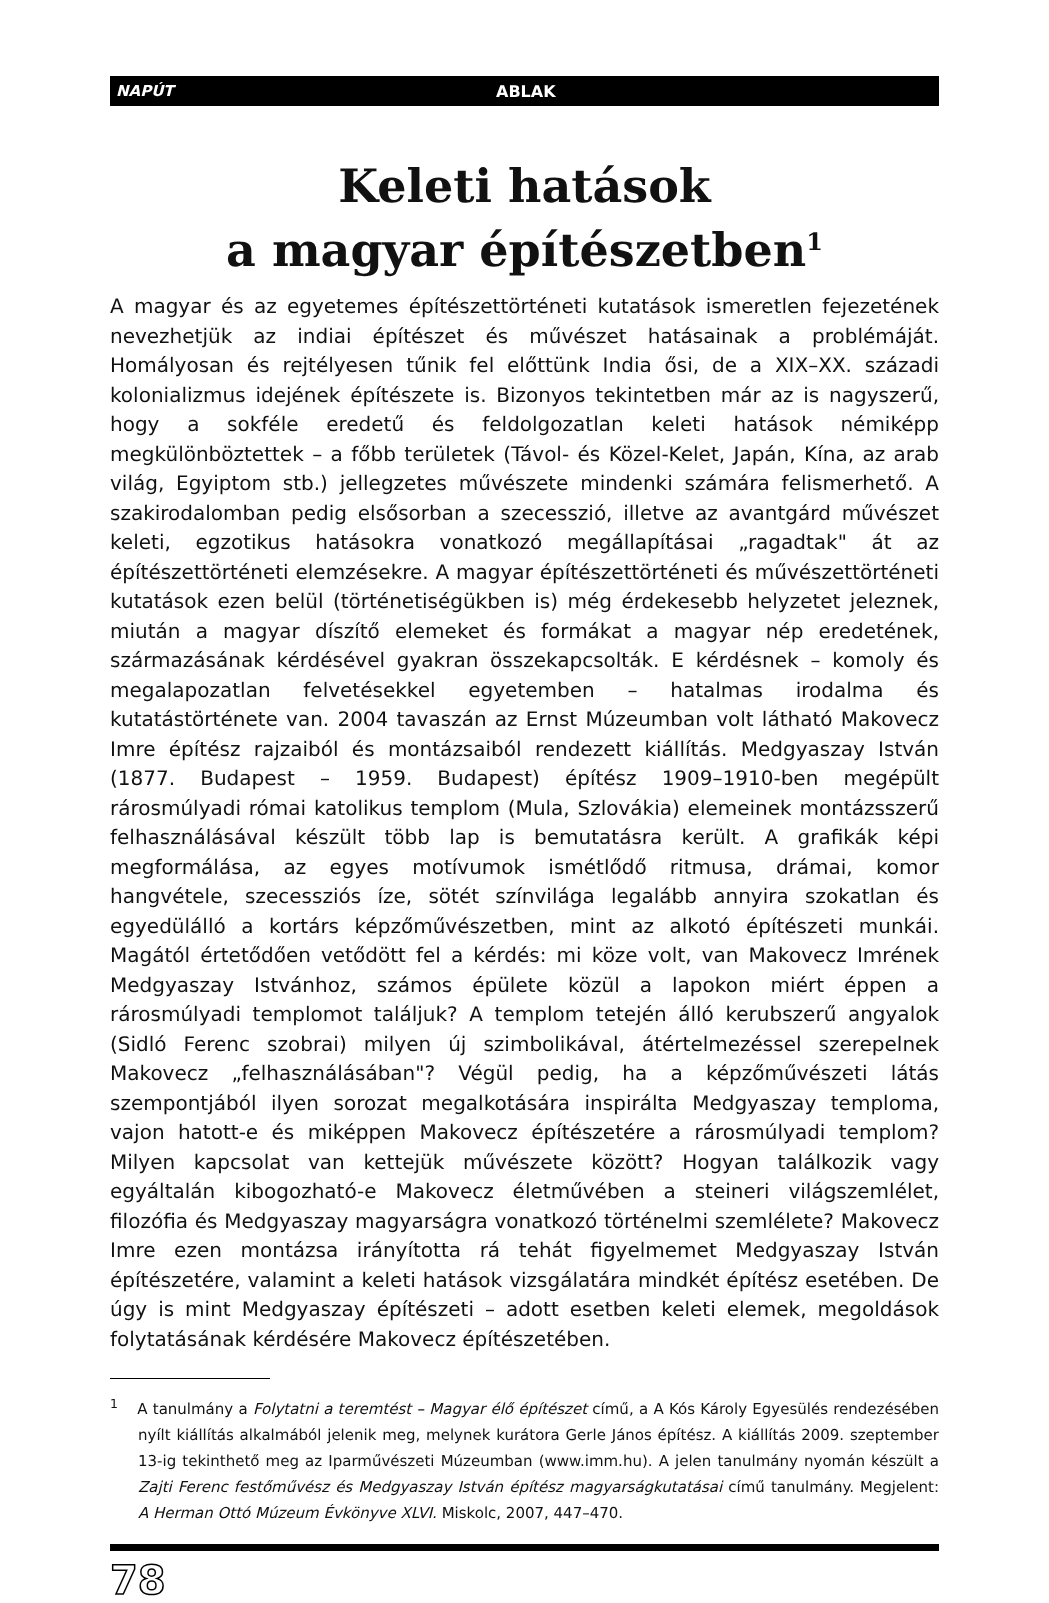NAPÚT ABLAK
Keleti hatások
a magyar építészetben<sup>1</sup>
A magyar és az egyetemes építészettörténeti kutatások ismeretlen fejezetének nevezhetjük az indiai építészet és művészet hatásainak a problémáját. Homályosan és rejtélyesen tűnik fel előttünk India ősi, de a XIX–XX. századi kolonializmus idejének építészete is. Bizonyos tekintetben már az is nagyszerű, hogy a sokféle eredetű és feldolgozatlan keleti hatások némiképp megkülönböztettek – a főbb területek (Távol- és Közel-Kelet, Japán, Kína, az arab világ, Egyiptom stb.) jellegzetes művészete mindenki számára felismerhető. A szakirodalomban pedig elsősorban a szecesszió, illetve az avantgárd művészet keleti, egzotikus hatásokra vonatkozó megállapításai „ragadtak" át az építészettörténeti elemzésekre. A magyar építészettörténeti és művészettörténeti kutatások ezen belül (történetiségükben is) még érdekesebb helyzetet jeleznek, miután a magyar díszítő elemeket és formákat a magyar nép eredetének, származásának kérdésével gyakran összekapcsolták. E kérdésnek – komoly és megalapozatlan felvetésekkel egyetemben – hatalmas irodalma és kutatástörténete van. 2004 tavaszán az Ernst Múzeumban volt látható Makovecz Imre építész rajzaiból és montázsaiból rendezett kiállítás. Medgyaszay István (1877. Budapest – 1959. Budapest) építész 1909–1910-ben megépült rárosmúlyadi római katolikus templom (Mula, Szlovákia) elemeinek montázsszerű felhasználásával készült több lap is bemutatásra került. A grafikák képi megformálása, az egyes motívumok ismétlődő ritmusa, drámai, komor hangvétele, szecessziós íze, sötét színvilága legalább annyira szokatlan és egyedülálló a kortárs képzőművészetben, mint az alkotó építészeti munkái. Magától értetődően vetődött fel a kérdés: mi köze volt, van Makovecz Imrének Medgyaszay Istvánhoz, számos épülete közül a lapokon miért éppen a rárosmúlyadi templomot találjuk? A templom tetején álló kerubszerű angyalok (Sidló Ferenc szobrai) milyen új szimbolikával, átértelmezéssel szerepelnek Makovecz „felhasználásában"? Végül pedig, ha a képzőművészeti látás szempontjából ilyen sorozat megalkotására inspirálta Medgyaszay temploma, vajon hatott-e és miképpen Makovecz építészetére a rárosmúlyadi templom? Milyen kapcsolat van kettejük művészete között? Hogyan találkozik vagy egyáltalán kibogozható-e Makovecz életművében a steineri világszemlélet, filozófia és Medgyaszay magyarságra vonatkozó történelmi szemlélete? Makovecz Imre ezen montázsa irányította rá tehát figyelmemet Medgyaszay István építészetére, valamint a keleti hatások vizsgálatára mindkét építész esetében. De úgy is mint Medgyaszay építészeti – adott esetben keleti elemek, megoldások folytatásának kérdésére Makovecz építészetében.
<sup>1</sup> A tanulmány a Folytatni a teremtést – Magyar élő építészet című, a A Kós Károly Egyesülés rendezésében nyílt kiállítás alkalmából jelenik meg, melynek kurátora Gerle János építész. A kiállítás 2009. szeptember 13-ig tekinthető meg az Iparművészeti Múzeumban (www.imm.hu). A jelen tanulmány nyomán készült a Zajti Ferenc festőművész és Medgyaszay István építész magyarságkutatásai című tanulmány. Megjelent: A Herman Ottó Múzeum Évkönyve XLVI. Miskolc, 2007, 447–470.
78